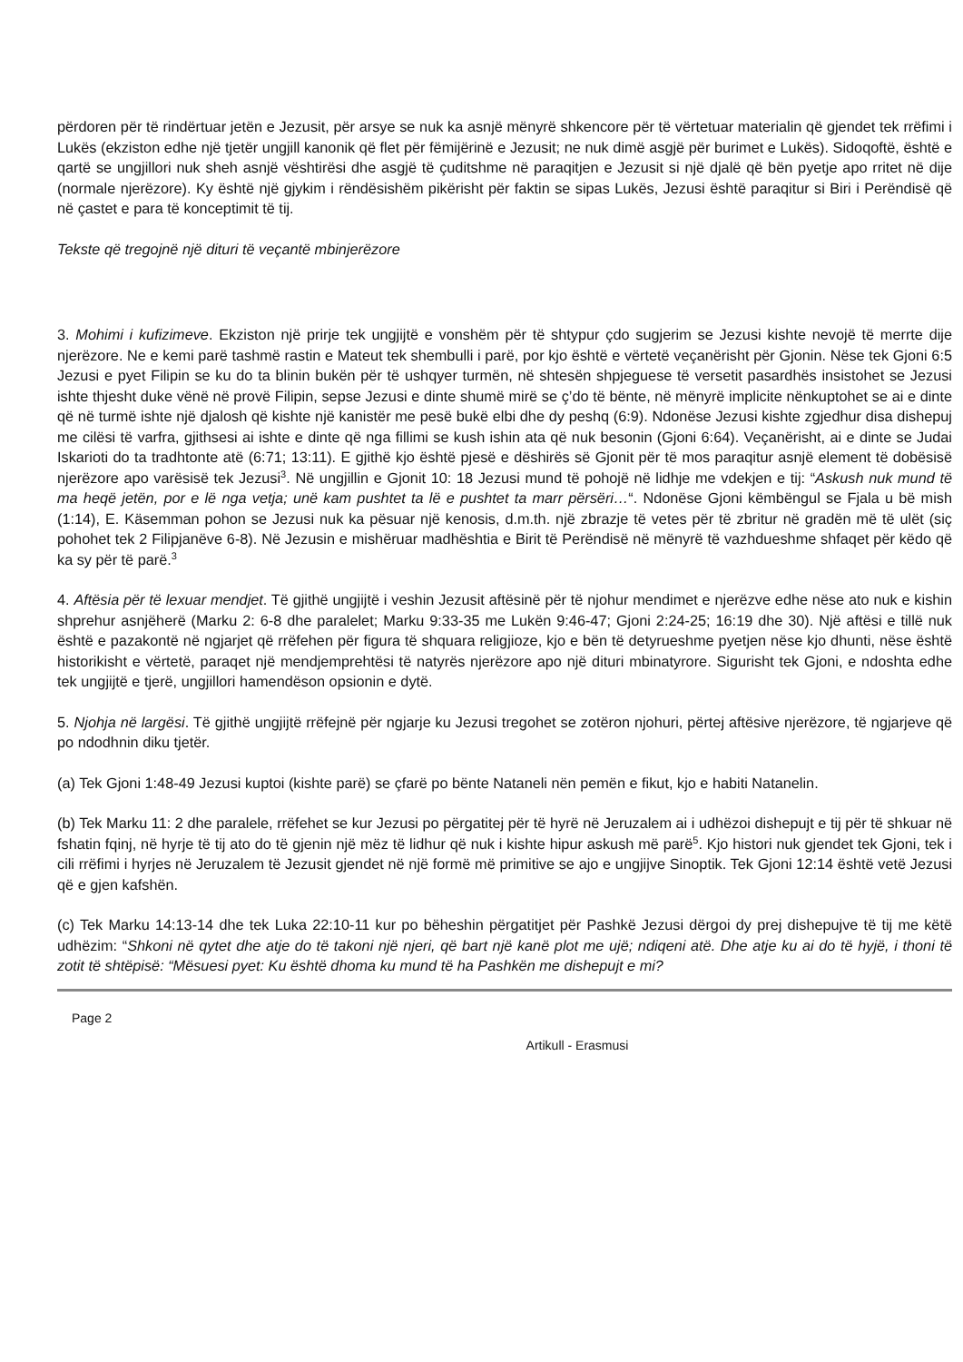përdoren për të rindërtuar jetën e Jezusit, për arsye se nuk ka asnjë mënyrë shkencore për të vërtetuar materialin që gjendet tek rrëfimi i Lukës (ekziston edhe një tjetër ungjill kanonik që flet për fëmijërinë e Jezusit; ne nuk dimë asgjë për burimet e Lukës). Sidoqoftë, është e qartë se ungjillori nuk sheh asnjë vështirësi dhe asgjë të çuditshme në paraqitjen e Jezusit si një djalë që bën pyetje apo rritet në dije (normale njerëzore). Ky është një gjykim i rëndësishëm pikërisht për faktin se sipas Lukës, Jezusi është paraqitur si Biri i Perëndisë që në çastet e para të konceptimit të tij.
Tekste që tregojnë një dituri të veçantë mbinjerëzore
3. Mohimi i kufizimeve. Ekziston një prirje tek ungjijtë e vonshëm për të shtypur çdo sugjerim se Jezusi kishte nevojë të merrte dije njerëzore. Ne e kemi parë tashmë rastin e Mateut tek shembulli i parë, por kjo është e vërtetë veçanërisht për Gjonin. Nëse tek Gjoni 6:5 Jezusi e pyet Filipin se ku do ta blinin bukën për të ushqyer turmën, në shtesën shpjeguese të versetit pasardhës insistohet se Jezusi ishte thjesht duke vënë në provë Filipin, sepse Jezusi e dinte shumë mirë se ç’do të bënte, në mënyrë implicite nënkuptohet se ai e dinte që në turmë ishte një djalosh që kishte një kanistër me pesë bukë elbi dhe dy peshq (6:9). Ndonëse Jezusi kishte zgjedhur disa dishepuj me cilësi të varfra, gjithsesi ai ishte e dinte që nga fillimi se kush ishin ata që nuk besonin (Gjoni 6:64). Veçanërisht, ai e dinte se Judai Iskarioti do ta tradhtonte atë (6:71; 13:11). E gjithë kjo është pjesë e dëshirës së Gjonit për të mos paraqitur asnjë element të dobësisë njerëzore apo varësisë tek Jezusi<sup>3</sup>. Në ungjillin e Gjonit 10: 18 Jezusi mund të pohojë në lidhje me vdekjen e tij: “Askush nuk mund të ma heqë jetën, por e lë nga vetja; unë kam pushtet ta lë e pushtet ta marr përsëri…“. Ndonëse Gjoni këmbëngul se Fjala u bë mish (1:14), E. Käsemman pohon se Jezusi nuk ka pësuar një kenosis, d.m.th. një zbrazje të vetes për të zbritur në gradën më të ulët (siç pohohet tek 2 Filipjanëve 6-8). Në Jezusin e mishëruar madhështia e Birit të Perëndisë në mënyrë të vazhdueshme shfaqet për këdo që ka sy për të parë.<sup>3</sup>
4. Aftësia për të lexuar mendjet. Të gjithë ungjijtë i veshin Jezusit aftësinë për të njohur mendimet e njerëzve edhe nëse ato nuk e kishin shprehur asnjëherë (Marku 2: 6-8 dhe paralelet; Marku 9:33-35 me Lukën 9:46-47; Gjoni 2:24-25; 16:19 dhe 30). Një aftësi e tillë nuk është e pazakontë në ngjarjet që rrëfehen për figura të shquara religjioze, kjo e bën të detyrueshme pyetjen nëse kjo dhunti, nëse është historikisht e vërtetë, paraqet një mendjemprehtësi të natyrës njerëzore apo një dituri mbinatyrore. Sigurisht tek Gjoni, e ndoshta edhe tek ungjijtë e tjerë, ungjillori hamendëson opsionin e dytë.
5. Njohja në largësi. Të gjithë ungjijtë rrëfejnë për ngjarje ku Jezusi tregohet se zotëron njohuri, përtej aftësive njerëzore, të ngjarjeve që po ndodhnin diku tjetër.
(a) Tek Gjoni 1:48-49 Jezusi kuptoi (kishte parë) se çfarë po bënte Nataneli nën pemën e fikut, kjo e habiti Natanelin.
(b) Tek Marku 11: 2 dhe paralele, rrëfehet se kur Jezusi po përgatitej për të hyrë në Jeruzalem ai i udhëzoi dishepujt e tij për të shkuar në fshatin fqinj, në hyrje të tij ato do të gjenin një mëz të lidhur që nuk i kishte hipur askush më parë<sup>5</sup>. Kjo histori nuk gjendet tek Gjoni, tek i cili rrëfimi i hyrjes në Jeruzalem të Jezusit gjendet në një formë më primitive se ajo e ungjijve Sinoptik. Tek Gjoni 12:14 është vetë Jezusi që e gjen kafshën.
(c) Tek Marku 14:13-14 dhe tek Luka 22:10-11 kur po bëheshin përgatitjet për Pashkë Jezusi dërgoi dy prej dishepujve të tij me këtë udhëzim: “Shkoni në qytet dhe atje do të takoni një njeri, që bart një kanë plot me ujë; ndiqeni atë. Dhe atje ku ai do të hyjë, i thoni të zotit të shtëpisë: “Mësuesi pyet: Ku është dhoma ku mund të ha Pashkën me dishepujt e mi?
Page 2
Artikull - Erasmusi